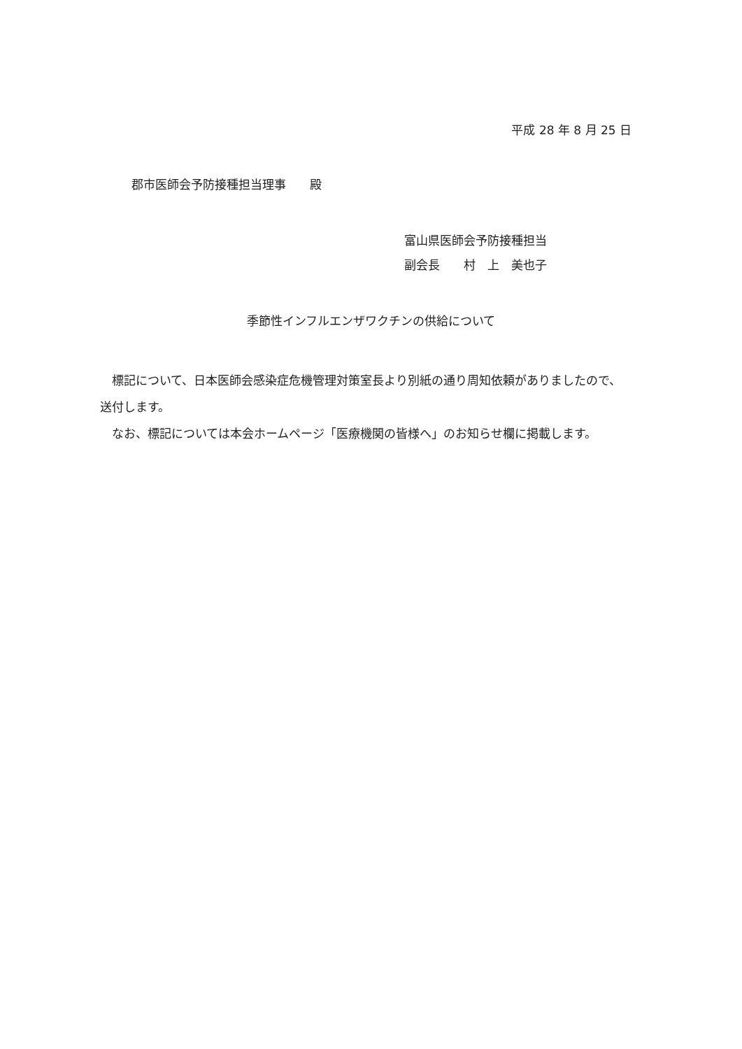平成 28 年 8 月 25 日
郡市医師会予防接種担当理事　　殿
富山県医師会予防接種担当
副会長　　村　上　美也子
季節性インフルエンザワクチンの供給について
標記について、日本医師会感染症危機管理対策室長より別紙の通り周知依頼がありましたので、送付します。
なお、標記については本会ホームページ「医療機関の皆様へ」のお知らせ欄に掲載します。